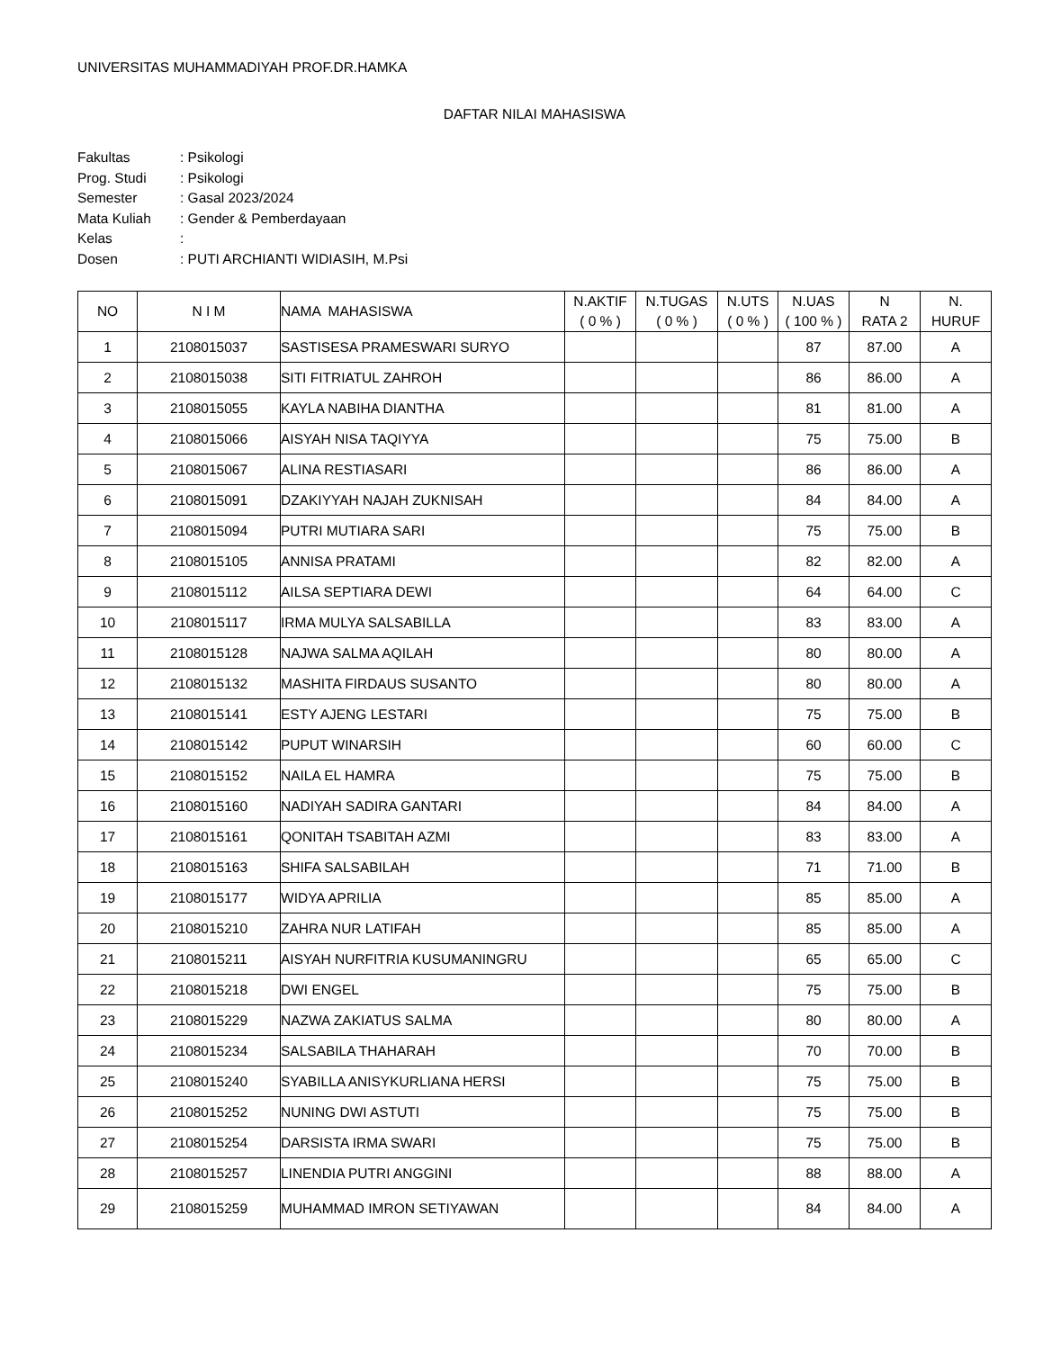UNIVERSITAS MUHAMMADIYAH PROF.DR.HAMKA
DAFTAR NILAI MAHASISWA
| Fakultas | : Psikologi |
| Prog. Studi | : Psikologi |
| Semester | : Gasal 2023/2024 |
| Mata Kuliah | : Gender & Pemberdayaan |
| Kelas | : |
| Dosen | : PUTI ARCHIANTI WIDIASIH, M.Psi |
| NO | N I M | NAMA MAHASISWA | N.AKTIF ( 0 % ) | N.TUGAS ( 0 % ) | N.UTS ( 0 % ) | N.UAS ( 100 % ) | N RATA 2 | N. HURUF |
| --- | --- | --- | --- | --- | --- | --- | --- | --- |
| 1 | 2108015037 | SASTISESA PRAMESWARI SURYO | | | | 87 | 87.00 | A |
| 2 | 2108015038 | SITI FITRIATUL ZAHROH | | | | 86 | 86.00 | A |
| 3 | 2108015055 | KAYLA NABIHA DIANTHA | | | | 81 | 81.00 | A |
| 4 | 2108015066 | AISYAH NISA TAQIYYA | | | | 75 | 75.00 | B |
| 5 | 2108015067 | ALINA RESTIASARI | | | | 86 | 86.00 | A |
| 6 | 2108015091 | DZAKIYYAH NAJAH ZUKNISAH | | | | 84 | 84.00 | A |
| 7 | 2108015094 | PUTRI MUTIARA SARI | | | | 75 | 75.00 | B |
| 8 | 2108015105 | ANNISA PRATAMI | | | | 82 | 82.00 | A |
| 9 | 2108015112 | AILSA SEPTIARA DEWI | | | | 64 | 64.00 | C |
| 10 | 2108015117 | IRMA MULYA SALSABILLA | | | | 83 | 83.00 | A |
| 11 | 2108015128 | NAJWA SALMA AQILAH | | | | 80 | 80.00 | A |
| 12 | 2108015132 | MASHITA FIRDAUS SUSANTO | | | | 80 | 80.00 | A |
| 13 | 2108015141 | ESTY AJENG LESTARI | | | | 75 | 75.00 | B |
| 14 | 2108015142 | PUPUT WINARSIH | | | | 60 | 60.00 | C |
| 15 | 2108015152 | NAILA EL HAMRA | | | | 75 | 75.00 | B |
| 16 | 2108015160 | NADIYAH SADIRA GANTARI | | | | 84 | 84.00 | A |
| 17 | 2108015161 | QONITAH TSABITAH AZMI | | | | 83 | 83.00 | A |
| 18 | 2108015163 | SHIFA SALSABILAH | | | | 71 | 71.00 | B |
| 19 | 2108015177 | WIDYA APRILIA | | | | 85 | 85.00 | A |
| 20 | 2108015210 | ZAHRA NUR LATIFAH | | | | 85 | 85.00 | A |
| 21 | 2108015211 | AISYAH NURFITRIA KUSUMANINGRU | | | | 65 | 65.00 | C |
| 22 | 2108015218 | DWI ENGEL | | | | 75 | 75.00 | B |
| 23 | 2108015229 | NAZWA ZAKIATUS SALMA | | | | 80 | 80.00 | A |
| 24 | 2108015234 | SALSABILA THAHARAH | | | | 70 | 70.00 | B |
| 25 | 2108015240 | SYABILLA ANISYKURLIANA HERSI | | | | 75 | 75.00 | B |
| 26 | 2108015252 | NUNING DWI ASTUTI | | | | 75 | 75.00 | B |
| 27 | 2108015254 | DARSISTA IRMA SWARI | | | | 75 | 75.00 | B |
| 28 | 2108015257 | LINENDIA PUTRI ANGGINI | | | | 88 | 88.00 | A |
| 29 | 2108015259 | MUHAMMAD IMRON SETIYAWAN | | | | 84 | 84.00 | A |